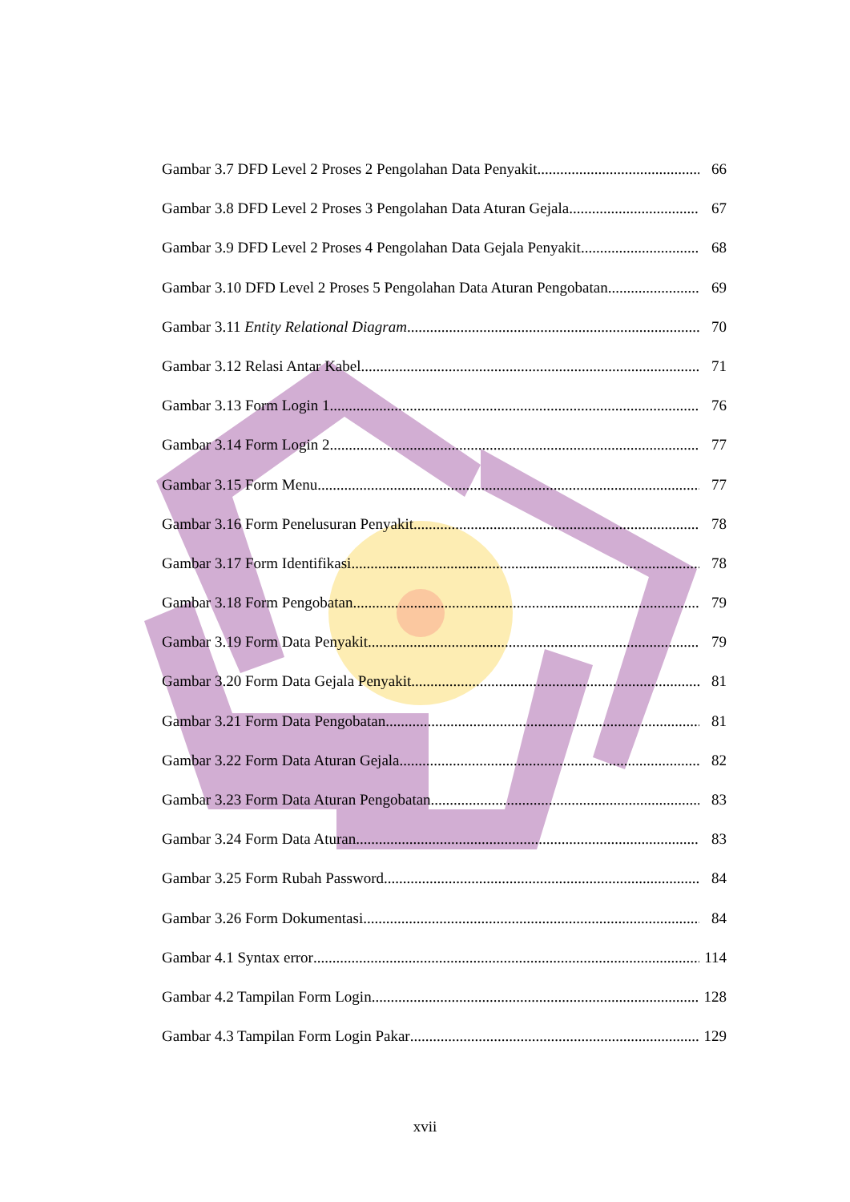Gambar 3.7 DFD Level 2 Proses 2 Pengolahan Data Penyakit 66
Gambar 3.8 DFD Level 2 Proses 3 Pengolahan Data Aturan Gejala 67
Gambar 3.9 DFD Level 2 Proses 4 Pengolahan Data Gejala Penyakit 68
Gambar 3.10 DFD Level 2 Proses 5 Pengolahan Data Aturan Pengobatan 69
Gambar 3.11 Entity Relational Diagram 70
Gambar 3.12 Relasi Antar Kabel 71
Gambar 3.13 Form Login 1 76
Gambar 3.14 Form Login 2 77
Gambar 3.15 Form Menu 77
Gambar 3.16 Form Penelusuran Penyakit 78
Gambar 3.17 Form Identifikasi 78
Gambar 3.18 Form Pengobatan 79
Gambar 3.19 Form Data Penyakit 79
Gambar 3.20 Form Data Gejala Penyakit 81
Gambar 3.21 Form Data Pengobatan 81
Gambar 3.22 Form Data Aturan Gejala 82
Gambar 3.23 Form Data Aturan Pengobatan 83
Gambar 3.24 Form Data Aturan 83
Gambar 3.25 Form Rubah Password 84
Gambar 3.26 Form Dokumentasi 84
Gambar 4.1 Syntax error 114
Gambar 4.2 Tampilan Form Login 128
Gambar 4.3 Tampilan Form Login Pakar 129
xvii